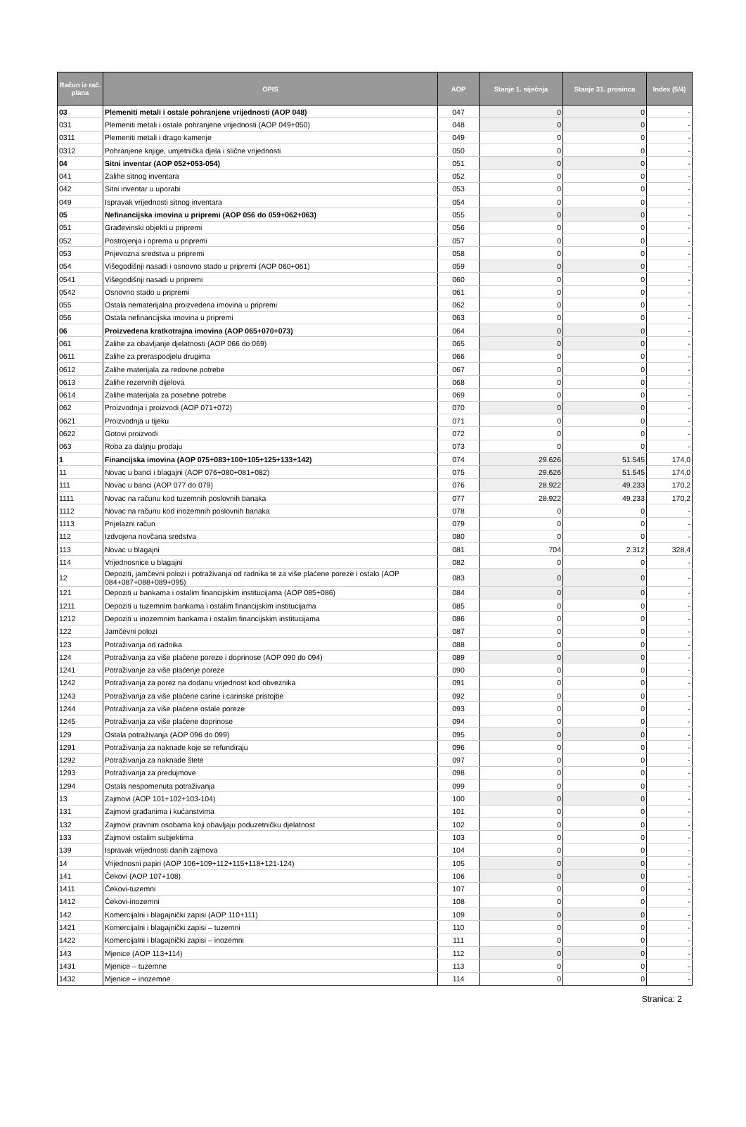| Račun iz rač. plana | OPIS | AOP | Stanje 1. siječnja | Stanje 31. prosinca | Index (5/4) |
| --- | --- | --- | --- | --- | --- |
| 03 | Plemeniti metali i ostale pohranjene vrijednosti (AOP 048) | 047 | 0 | 0 | - |
| 031 | Plemeniti metali i ostale pohranjene vrijednosti (AOP 049+050) | 048 | 0 | 0 | - |
| 0311 | Plemeniti metali i drago kamenje | 049 | 0 | 0 | - |
| 0312 | Pohranjene knjige, umjetnička djela i slične vrijednosti | 050 | 0 | 0 | - |
| 04 | Sitni inventar (AOP 052+053-054) | 051 | 0 | 0 | - |
| 041 | Zalihe sitnog inventara | 052 | 0 | 0 | - |
| 042 | Sitni inventar u uporabi | 053 | 0 | 0 | - |
| 049 | Ispravak vrijednosti sitnog inventara | 054 | 0 | 0 | - |
| 05 | Nefinancijska imovina u pripremi (AOP 056 do 059+062+063) | 055 | 0 | 0 | - |
| 051 | Građevinski objekti u pripremi | 056 | 0 | 0 | - |
| 052 | Postrojenja i oprema u pripremi | 057 | 0 | 0 | - |
| 053 | Prijevozna sredstva u pripremi | 058 | 0 | 0 | - |
| 054 | Višegodišnji nasadi i osnovno stado u pripremi (AOP 060+061) | 059 | 0 | 0 | - |
| 0541 | Višegodišnji nasadi u pripremi | 060 | 0 | 0 | - |
| 0542 | Osnovno stado u pripremi | 061 | 0 | 0 | - |
| 055 | Ostala nematerijalna proizvedena imovina u pripremi | 062 | 0 | 0 | - |
| 056 | Ostala nefinancijska imovina u pripremi | 063 | 0 | 0 | - |
| 06 | Proizvedena kratkotrajna imovina (AOP 065+070+073) | 064 | 0 | 0 | - |
| 061 | Zalihe za obavljanje djelatnosti (AOP 066 do 069) | 065 | 0 | 0 | - |
| 0611 | Zalihe za preraspodjelu drugima | 066 | 0 | 0 | - |
| 0612 | Zalihe materijala za redovne potrebe | 067 | 0 | 0 | - |
| 0613 | Zalihe rezervnih dijelova | 068 | 0 | 0 | - |
| 0614 | Zalihe materijala za posebne potrebe | 069 | 0 | 0 | - |
| 062 | Proizvodnja i proizvodi (AOP 071+072) | 070 | 0 | 0 | - |
| 0621 | Proizvodnja u tijeku | 071 | 0 | 0 | - |
| 0622 | Gotovi proizvodi | 072 | 0 | 0 | - |
| 063 | Roba za daljnju prodaju | 073 | 0 | 0 | - |
| 1 | Financijska imovina (AOP 075+083+100+105+125+133+142) | 074 | 29.626 | 51.545 | 174,0 |
| 11 | Novac u banci i blagajni (AOP 076+080+081+082) | 075 | 29.626 | 51.545 | 174,0 |
| 111 | Novac u banci (AOP 077 do 079) | 076 | 28.922 | 49.233 | 170,2 |
| 1111 | Novac na računu kod tuzemnih poslovnih banaka | 077 | 28.922 | 49.233 | 170,2 |
| 1112 | Novac na računu kod inozemnih poslovnih banaka | 078 | 0 | 0 | - |
| 1113 | Prijelazni račun | 079 | 0 | 0 | - |
| 112 | Izdvojena novčana sredstva | 080 | 0 | 0 | - |
| 113 | Novac u blagajni | 081 | 704 | 2.312 | 328,4 |
| 114 | Vrijednosnice u blagajni | 082 | 0 | 0 | - |
| 12 | Depoziti, jamčevni polozi i potraživanja od radnika te za više plaćene poreze i ostalo (AOP 084+087+088+089+095) | 083 | 0 | 0 | - |
| 121 | Depoziti u bankama i ostalim financijskim institucijama (AOP 085+086) | 084 | 0 | 0 | - |
| 1211 | Depoziti u tuzemnim bankama i ostalim financijskim institucijama | 085 | 0 | 0 | - |
| 1212 | Depoziti u inozemnim bankama i ostalim financijskim institucijama | 086 | 0 | 0 | - |
| 122 | Jamčevni polozi | 087 | 0 | 0 | - |
| 123 | Potraživanja od radnika | 088 | 0 | 0 | - |
| 124 | Potraživanja za više plaćene poreze i doprinose (AOP 090 do 094) | 089 | 0 | 0 | - |
| 1241 | Potraživanje za više plaćenje poreze | 090 | 0 | 0 | - |
| 1242 | Potraživanja za porez na dodanu vrijednost kod obveznika | 091 | 0 | 0 | - |
| 1243 | Potraživanja za više plaćene carine i carinske pristojbe | 092 | 0 | 0 | - |
| 1244 | Potraživanja za više plaćene ostale poreze | 093 | 0 | 0 | - |
| 1245 | Potraživanja za više plaćene doprinose | 094 | 0 | 0 | - |
| 129 | Ostala potraživanja (AOP 096 do 099) | 095 | 0 | 0 | - |
| 1291 | Potraživanja za naknade koje se refundiraju | 096 | 0 | 0 | - |
| 1292 | Potraživanja za naknade štete | 097 | 0 | 0 | - |
| 1293 | Potraživanja za predujmove | 098 | 0 | 0 | - |
| 1294 | Ostala nespomenuta potraživanja | 099 | 0 | 0 | - |
| 13 | Zajmovi (AOP 101+102+103-104) | 100 | 0 | 0 | - |
| 131 | Zajmovi građanima i kućanstvima | 101 | 0 | 0 | - |
| 132 | Zajmovi pravnim osobama koji obavljaju poduzetničku djelatnost | 102 | 0 | 0 | - |
| 133 | Zajmovi ostalim subjektima | 103 | 0 | 0 | - |
| 139 | Ispravak vrijednosti danih zajmova | 104 | 0 | 0 | - |
| 14 | Vrijednosni papiri (AOP 106+109+112+115+118+121-124) | 105 | 0 | 0 | - |
| 141 | Čekovi (AOP 107+108) | 106 | 0 | 0 | - |
| 1411 | Čekovi-tuzemni | 107 | 0 | 0 | - |
| 1412 | Čekovi-inozemni | 108 | 0 | 0 | - |
| 142 | Komercijalni i blagajnički zapisi (AOP 110+111) | 109 | 0 | 0 | - |
| 1421 | Komercijalni i blagajnički zapisi – tuzemni | 110 | 0 | 0 | - |
| 1422 | Komercijalni i blagajnički zapisi – inozemni | 111 | 0 | 0 | - |
| 143 | Mjenice (AOP 113+114) | 112 | 0 | 0 | - |
| 1431 | Mjenice – tuzemne | 113 | 0 | 0 | - |
| 1432 | Mjenice – inozemne | 114 | 0 | 0 | - |
Stranica: 2